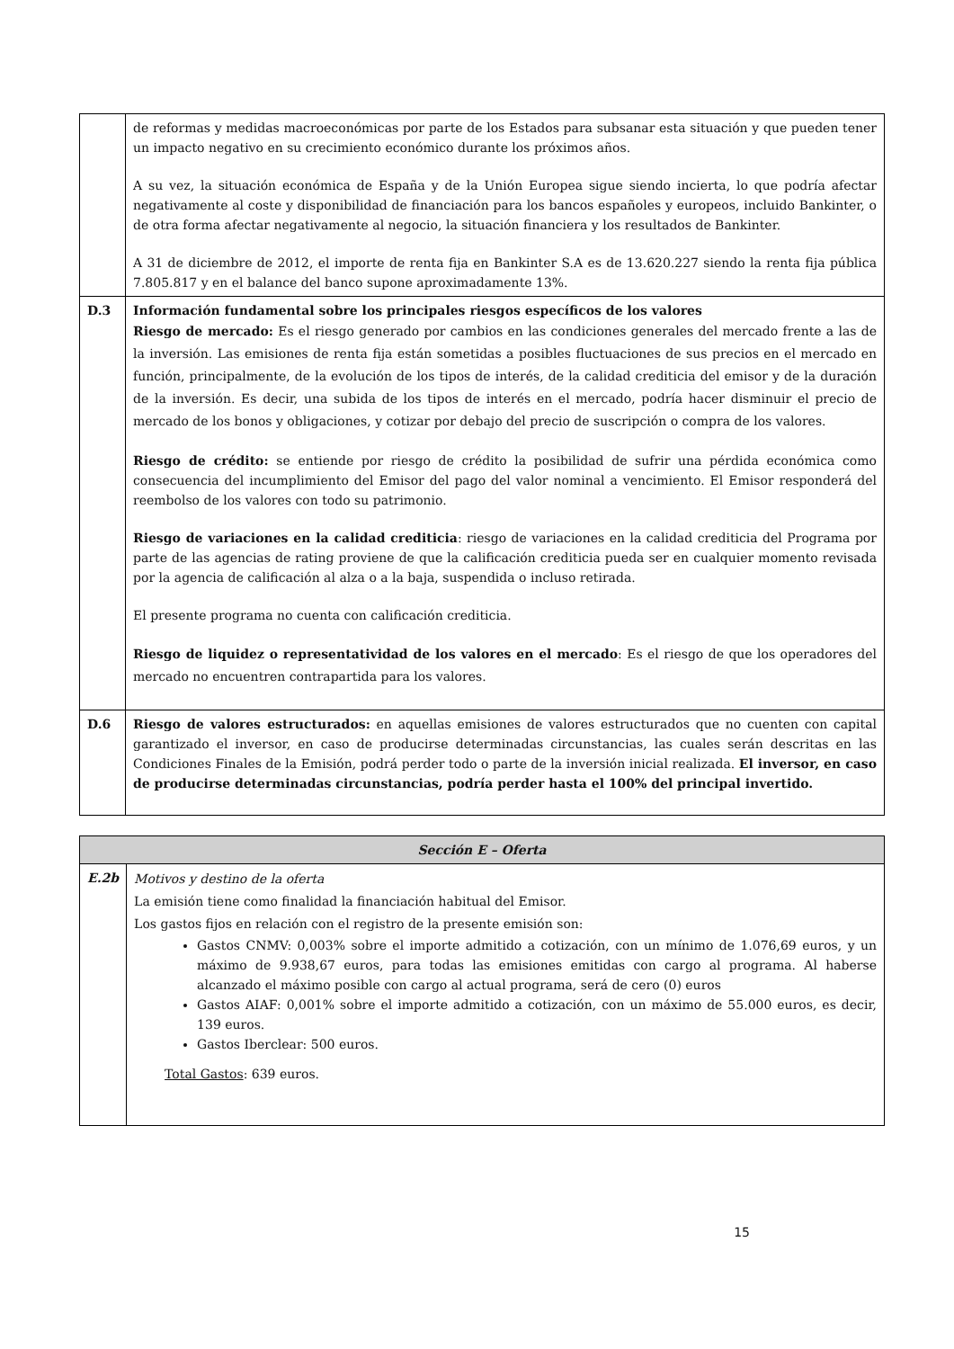| | de reformas y medidas macroeconómicas por parte de los Estados para subsanar esta situación y que pueden tener un impacto negativo en su crecimiento económico durante los próximos años. A su vez, la situación económica de España y de la Unión Europea sigue siendo incierta, lo que podría afectar negativamente al coste y disponibilidad de financiación para los bancos españoles y europeos, incluido Bankinter, o de otra forma afectar negativamente al negocio, la situación financiera y los resultados de Bankinter. A 31 de diciembre de 2012, el importe de renta fija en Bankinter S.A es de 13.620.227 siendo la renta fija pública 7.805.817 y en el balance del banco supone aproximadamente 13%. |
| D.3 | Información fundamental sobre los principales riesgos específicos de los valores Riesgo de mercado: Es el riesgo generado por cambios en las condiciones generales del mercado frente a las de la inversión. Las emisiones de renta fija están sometidas a posibles fluctuaciones de sus precios en el mercado en función, principalmente, de la evolución de los tipos de interés, de la calidad crediticia del emisor y de la duración de la inversión. Es decir, una subida de los tipos de interés en el mercado, podría hacer disminuir el precio de mercado de los bonos y obligaciones, y cotizar por debajo del precio de suscripción o compra de los valores. Riesgo de crédito: se entiende por riesgo de crédito la posibilidad de sufrir una pérdida económica como consecuencia del incumplimiento del Emisor del pago del valor nominal a vencimiento. El Emisor responderá del reembolso de los valores con todo su patrimonio. Riesgo de variaciones en la calidad crediticia : riesgo de variaciones en la calidad crediticia del Programa por parte de las agencias de rating proviene de que la calificación crediticia pueda ser en cualquier momento revisada por la agencia de calificación al alza o a la baja, suspendida o incluso retirada. El presente programa no cuenta con calificación crediticia. Riesgo de liquidez o representatividad de los valores en el mercado : Es el riesgo de que los operadores del mercado no encuentren contrapartida para los valores. |
| D.6 | Riesgo de valores estructurados: en aquellas emisiones de valores estructurados que no cuenten con capital garantizado el inversor, en caso de producirse determinadas circunstancias, las cuales serán descritas en las Condiciones Finales de la Emisión, podrá perder todo o parte de la inversión inicial realizada. El inversor, en caso de producirse determinadas circunstancias, podría perder hasta el 100% del principal invertido. |
| Sección E – Oferta | |
| --- | --- |
| E.2b | Motivos y destino de la oferta La emisión tiene como finalidad la financiación habitual del Emisor. Los gastos fijos en relación con el registro de la presente emisión son: Gastos CNMV: 0,003% sobre el importe admitido a cotización, con un mínimo de 1.076,69 euros, y un máximo de 9.938,67 euros, para todas las emisiones emitidas con cargo al programa. Al haberse alcanzado el máximo posible con cargo al actual programa, será de cero (0) euros Gastos AIAF: 0,001% sobre el importe admitido a cotización, con un máximo de 55.000 euros, es decir, 139 euros. Gastos Iberclear: 500 euros. Total Gastos : 639 euros. |
15